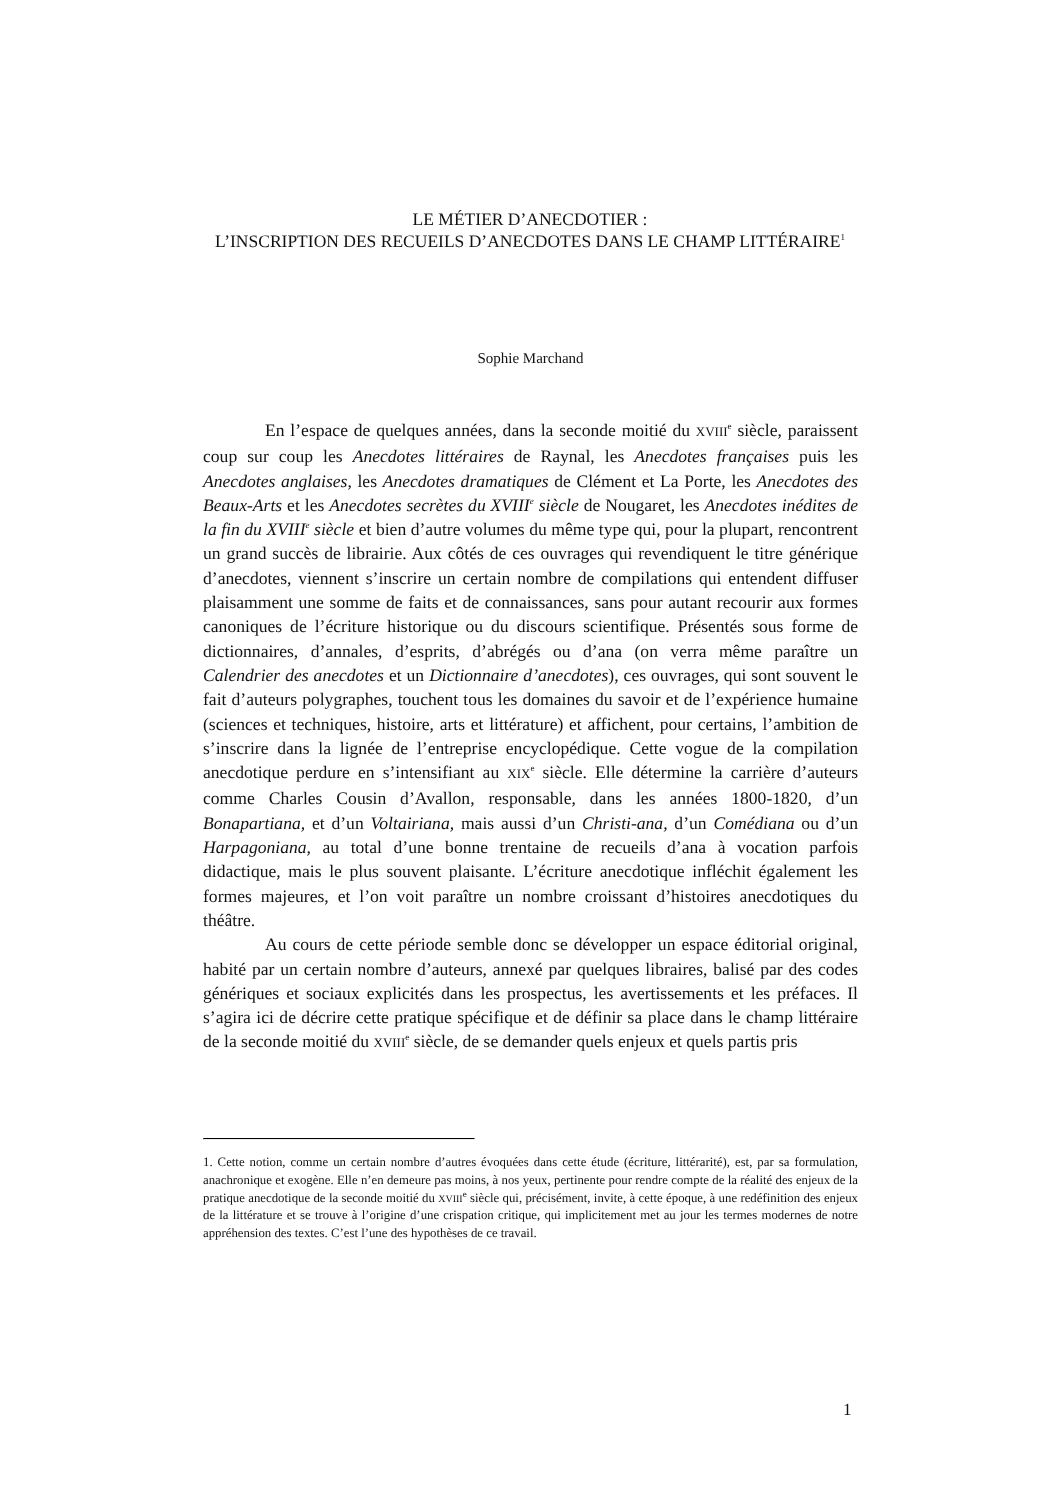LE MÉTIER D’ANECDOTIER :
L’INSCRIPTION DES RECUEILS D’ANECDOTES DANS LE CHAMP LITTÉRAIRE<sup>1</sup>
Sophie Marchand
En l’espace de quelques années, dans la seconde moitié du XVIII<sup>e</sup> siècle, paraissent coup sur coup les Anecdotes littéraires de Raynal, les Anecdotes françaises puis les Anecdotes anglaises, les Anecdotes dramatiques de Clément et La Porte, les Anecdotes des Beaux-Arts et les Anecdotes secrètes du XVIII<sup>e</sup> siècle de Nougaret, les Anecdotes inédites de la fin du XVIII<sup>e</sup> siècle et bien d’autre volumes du même type qui, pour la plupart, rencontrent un grand succès de librairie. Aux côtés de ces ouvrages qui revendiquent le titre générique d’anecdotes, viennent s’inscrire un certain nombre de compilations qui entendent diffuser plaisamment une somme de faits et de connaissances, sans pour autant recourir aux formes canoniques de l’écriture historique ou du discours scientifique. Présentés sous forme de dictionnaires, d’annales, d’esprits, d’abrégés ou d’ana (on verra même paraître un Calendrier des anecdotes et un Dictionnaire d’anecdotes), ces ouvrages, qui sont souvent le fait d’auteurs polygraphes, touchent tous les domaines du savoir et de l’expérience humaine (sciences et techniques, histoire, arts et littérature) et affichent, pour certains, l’ambition de s’inscrire dans la lignée de l’entreprise encyclopédique. Cette vogue de la compilation anecdotique perdure en s’intensifiant au XIX<sup>e</sup> siècle. Elle détermine la carrière d’auteurs comme Charles Cousin d’Avallon, responsable, dans les années 1800-1820, d’un Bonapartiana, et d’un Voltairiana, mais aussi d’un Christi-ana, d’un Comédiana ou d’un Harpagoniana, au total d’une bonne trentaine de recueils d’ana à vocation parfois didactique, mais le plus souvent plaisante. L’écriture anecdotique infléchit également les formes majeures, et l’on voit paraître un nombre croissant d’histoires anecdotiques du théâtre.
Au cours de cette période semble donc se développer un espace éditorial original, habité par un certain nombre d’auteurs, annexé par quelques libraires, balisé par des codes génériques et sociaux explicités dans les prospectus, les avertissements et les préfaces. Il s’agira ici de décrire cette pratique spécifique et de définir sa place dans le champ littéraire de la seconde moitié du XVIII<sup>e</sup> siècle, de se demander quels enjeux et quels partis pris
1. Cette notion, comme un certain nombre d’autres évoquées dans cette étude (écriture, littérarité), est, par sa formulation, anachronique et exogène. Elle n’en demeure pas moins, à nos yeux, pertinente pour rendre compte de la réalité des enjeux de la pratique anecdotique de la seconde moitié du XVIII<sup>e</sup> siècle qui, précisément, invite, à cette époque, à une redéfinition des enjeux de la littérature et se trouve à l’origine d’une crispation critique, qui implicitement met au jour les termes modernes de notre appréhension des textes. C’est l’une des hypothèses de ce travail.
1